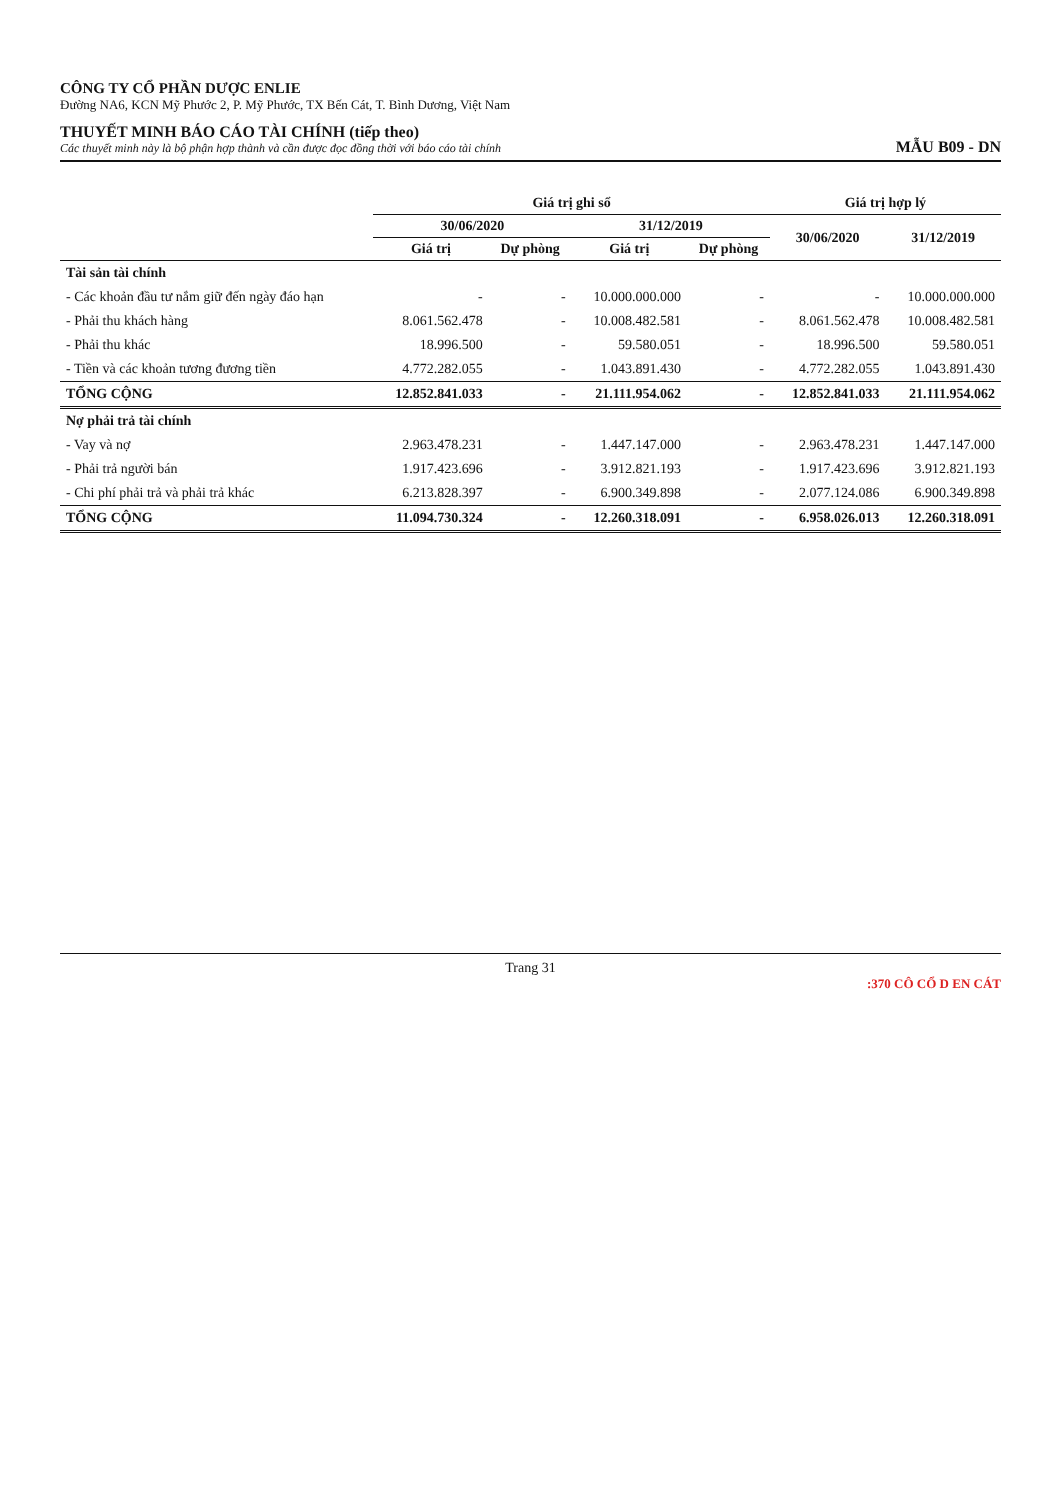CÔNG TY CỔ PHẦN DƯỢC ENLIE
Đường NA6, KCN Mỹ Phước 2, P. Mỹ Phước, TX Bến Cát, T. Bình Dương, Việt Nam
THUYẾT MINH BÁO CÁO TÀI CHÍNH (tiếp theo)
Các thuyết minh này là bộ phận hợp thành và cần được đọc đồng thời với báo cáo tài chính
MẪU B09 - DN
| | Giá trị ghi sổ | | | | Giá trị hợp lý | |
| --- | --- | --- | --- | --- | --- | --- |
| | 30/06/2020 | | 31/12/2019 | | 30/06/2020 | 31/12/2019 |
| | Giá trị | Dự phòng | Giá trị | Dự phòng | | |
| Tài sản tài chính | | | | | | |
| - Các khoản đầu tư nắm giữ đến ngày đáo hạn | - | - | 10.000.000.000 | - | - | 10.000.000.000 |
| - Phải thu khách hàng | 8.061.562.478 | - | 10.008.482.581 | - | 8.061.562.478 | 10.008.482.581 |
| - Phải thu khác | 18.996.500 | - | 59.580.051 | - | 18.996.500 | 59.580.051 |
| - Tiền và các khoản tương đương tiền | 4.772.282.055 | - | 1.043.891.430 | - | 4.772.282.055 | 1.043.891.430 |
| TỔNG CỘNG | 12.852.841.033 | - | 21.111.954.062 | - | 12.852.841.033 | 21.111.954.062 |
| Nợ phải trả tài chính | | | | | | |
| - Vay và nợ | 2.963.478.231 | - | 1.447.147.000 | - | 2.963.478.231 | 1.447.147.000 |
| - Phải trả người bán | 1.917.423.696 | - | 3.912.821.193 | - | 1.917.423.696 | 3.912.821.193 |
| - Chi phí phải trả và phải trả khác | 6.213.828.397 | - | 6.900.349.898 | - | 2.077.124.086 | 6.900.349.898 |
| TỔNG CỘNG | 11.094.730.324 | - | 12.260.318.091 | - | 6.958.026.013 | 12.260.318.091 |
Trang 31
:370 CÔ CỔ D EN CÁT